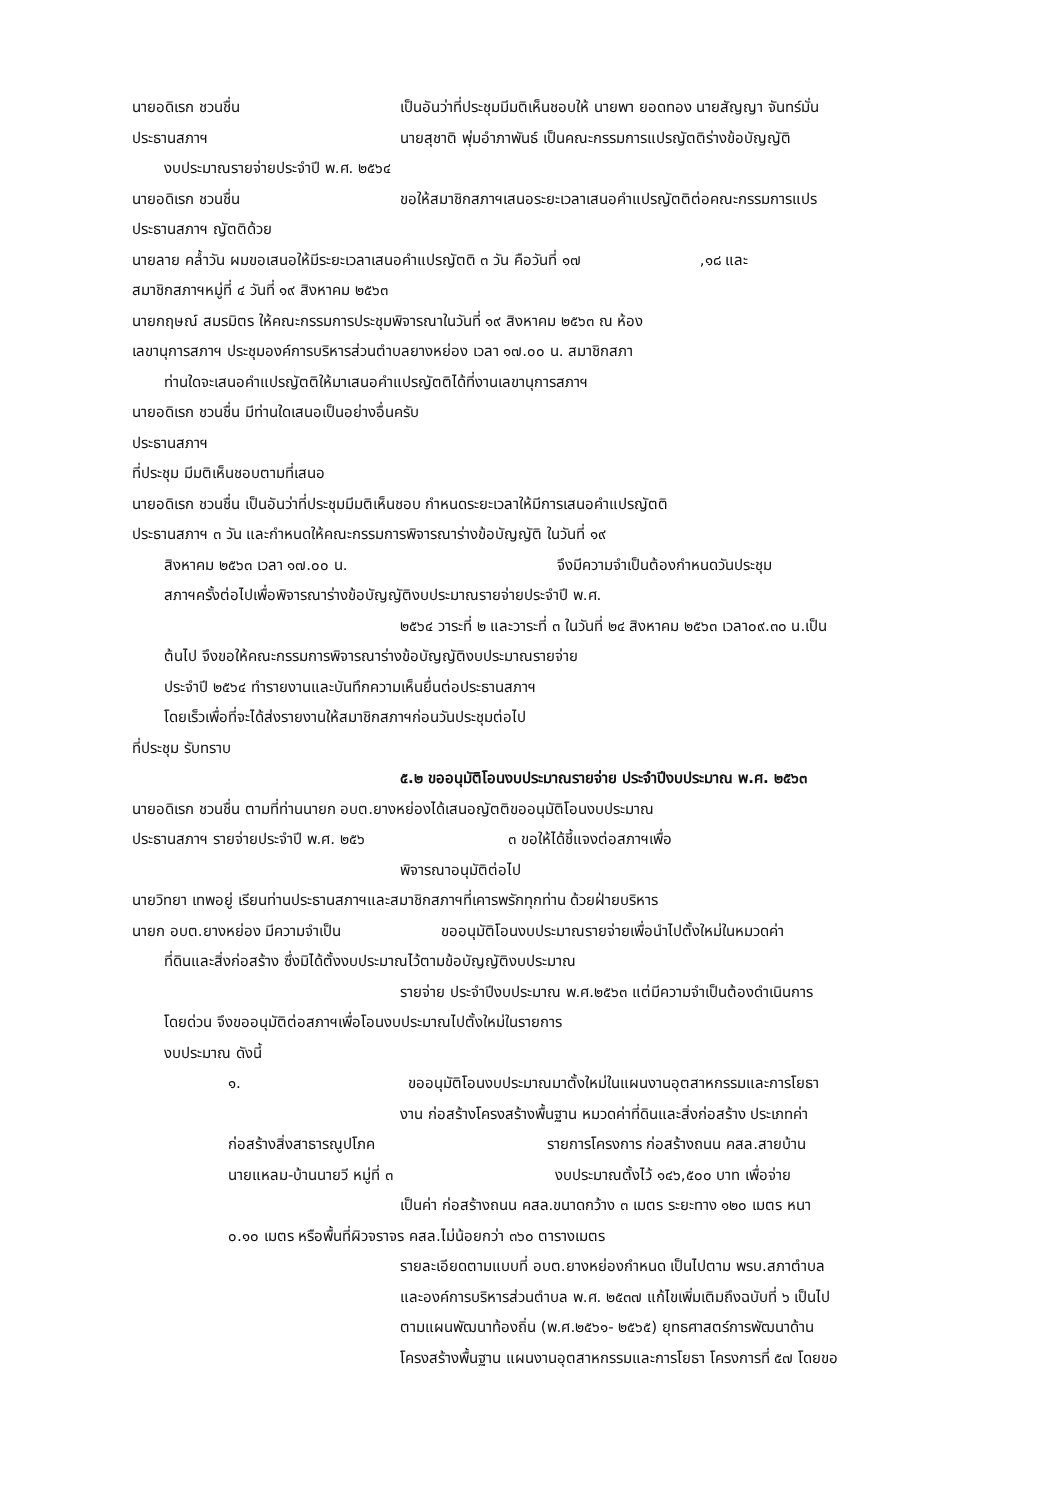นายอดิเรก ชวนชื่น เป็นอันว่าที่ประชุมมีมติเห็นชอบให้ นายพา ยอดทอง นายสัญญา จันทร์มั่น
ประธานสภาฯ นายสุชาติ พุ่มอำภาพันธ์ เป็นคณะกรรมการแปรญัตติร่างข้อบัญญัติ
งบประมาณรายจ่ายประจำปี พ.ศ. ๒๕๖๔
นายอดิเรก ชวนชื่น ขอให้สมาชิกสภาฯเสนอระยะเวลาเสนอคำแปรญัตติต่อคณะกรรมการแปร
ประธานสภาฯ ญัตติด้วย
นายลาย คล้ำวัน ผมขอเสนอให้มีระยะเวลาเสนอคำแปรญัตติ ๓ วัน คือวันที่ ๑๗ ,๑๘ และ
สมาชิกสภาฯหมู่ที่ ๔ วันที่ ๑๙ สิงหาคม ๒๕๖๓
นายกฤษณ์ สมรมิตร ให้คณะกรรมการประชุมพิจารณาในวันที่ ๑๙ สิงหาคม ๒๕๖๓ ณ ห้อง
เลขานุการสภาฯ ประชุมองค์การบริหารส่วนตำบลยางหย่อง เวลา ๑๗.๐๐ น. สมาชิกสภา
ท่านใดจะเสนอคำแปรญัตติให้มาเสนอคำแปรญัตติได้ที่งานเลขานุการสภาฯ
นายอดิเรก ชวนชื่น มีท่านใดเสนอเป็นอย่างอื่นครับ
ประธานสภาฯ
ที่ประชุม มีมติเห็นชอบตามที่เสนอ
นายอดิเรก ชวนชื่น เป็นอันว่าที่ประชุมมีมติเห็นชอบ กำหนดระยะเวลาให้มีการเสนอคำแปรญัตติ
ประธานสภาฯ ๓ วัน และกำหนดให้คณะกรรมการพิจารณาร่างข้อบัญญัติ ในวันที่ ๑๙
สิงหาคม ๒๕๖๓ เวลา ๑๗.๐๐ น. จึงมีความจำเป็นต้องกำหนดวันประชุม
สภาฯครั้งต่อไปเพื่อพิจารณาร่างข้อบัญญัติงบประมาณรายจ่ายประจำปี พ.ศ.
๒๕๖๔ วาระที่ ๒ และวาระที่ ๓ ในวันที่ ๒๔ สิงหาคม ๒๕๖๓ เวลา๐๙.๓๐ น.เป็น
ต้นไป จึงขอให้คณะกรรมการพิจารณาร่างข้อบัญญัติงบประมาณรายจ่าย
ประจำปี ๒๕๖๔ ทำรายงานและบันทึกความเห็นยื่นต่อประธานสภาฯ
โดยเร็วเพื่อที่จะได้ส่งรายงานให้สมาชิกสภาฯก่อนวันประชุมต่อไป
ที่ประชุม รับทราบ
๕.๒ ขออนุมัติโอนงบประมาณรายจ่าย ประจำปีงบประมาณ พ.ศ. ๒๕๖๓
นายอดิเรก ชวนชื่น ตามที่ท่านนายก อบต.ยางหย่องได้เสนอญัตติขออนุมัติโอนงบประมาณ
ประธานสภาฯ รายจ่ายประจำปี พ.ศ. ๒๕๖ ๓ ขอให้ได้ชี้แจงต่อสภาฯเพื่อ
พิจารณาอนุมัติต่อไป
นายวิทยา เทพอยู่ เรียนท่านประธานสภาฯและสมาชิกสภาฯที่เคารพรักทุกท่าน ด้วยฝ่ายบริหาร
นายก อบต.ยางหย่อง มีความจำเป็น ขออนุมัติโอนงบประมาณรายจ่ายเพื่อนำไปตั้งใหม่ในหมวดค่า
ที่ดินและสิ่งก่อสร้าง ซึ่งมิได้ตั้งงบประมาณไว้ตามข้อบัญญัติงบประมาณ
รายจ่าย ประจำปีงบประมาณ พ.ศ.๒๕๖๓ แต่มีความจำเป็นต้องดำเนินการ
โดยด่วน จึงขออนุมัติต่อสภาฯเพื่อโอนงบประมาณไปตั้งใหม่ในรายการ
งบประมาณ ดังนี้
๑. ขออนุมัติโอนงบประมาณมาตั้งใหม่ในแผนงานอุตสาหกรรมและการโยธา
งาน ก่อสร้างโครงสร้างพื้นฐาน หมวดค่าที่ดินและสิ่งก่อสร้าง ประเภทค่า
ก่อสร้างสิ่งสาธารณูปโภค รายการโครงการ ก่อสร้างถนน คสล.สายบ้าน
นายแหลม-บ้านนายวี หมู่ที่ ๓ งบประมาณตั้งไว้ ๑๔๖,๕๐๐ บาท เพื่อจ่าย
เป็นค่า ก่อสร้างถนน คสล.ขนาดกว้าง ๓ เมตร ระยะทาง ๑๒๐ เมตร หนา
๐.๑๐ เมตร หรือพื้นที่ผิวจราจร คสล.ไม่น้อยกว่า ๓๖๐ ตารางเมตร
รายละเอียดตามแบบที่ อบต.ยางหย่องกำหนด เป็นไปตาม พรบ.สภาตำบล
และองค์การบริหารส่วนตำบล พ.ศ. ๒๕๓๗ แก้ไขเพิ่มเติมถึงฉบับที่ ๖ เป็นไป
ตามแผนพัฒนาท้องถิ่น (พ.ศ.๒๕๖๑- ๒๕๖๕) ยุทธศาสตร์การพัฒนาด้าน
โครงสร้างพื้นฐาน แผนงานอุตสาหกรรมและการโยธา โครงการที่ ๕๗ โดยขอ